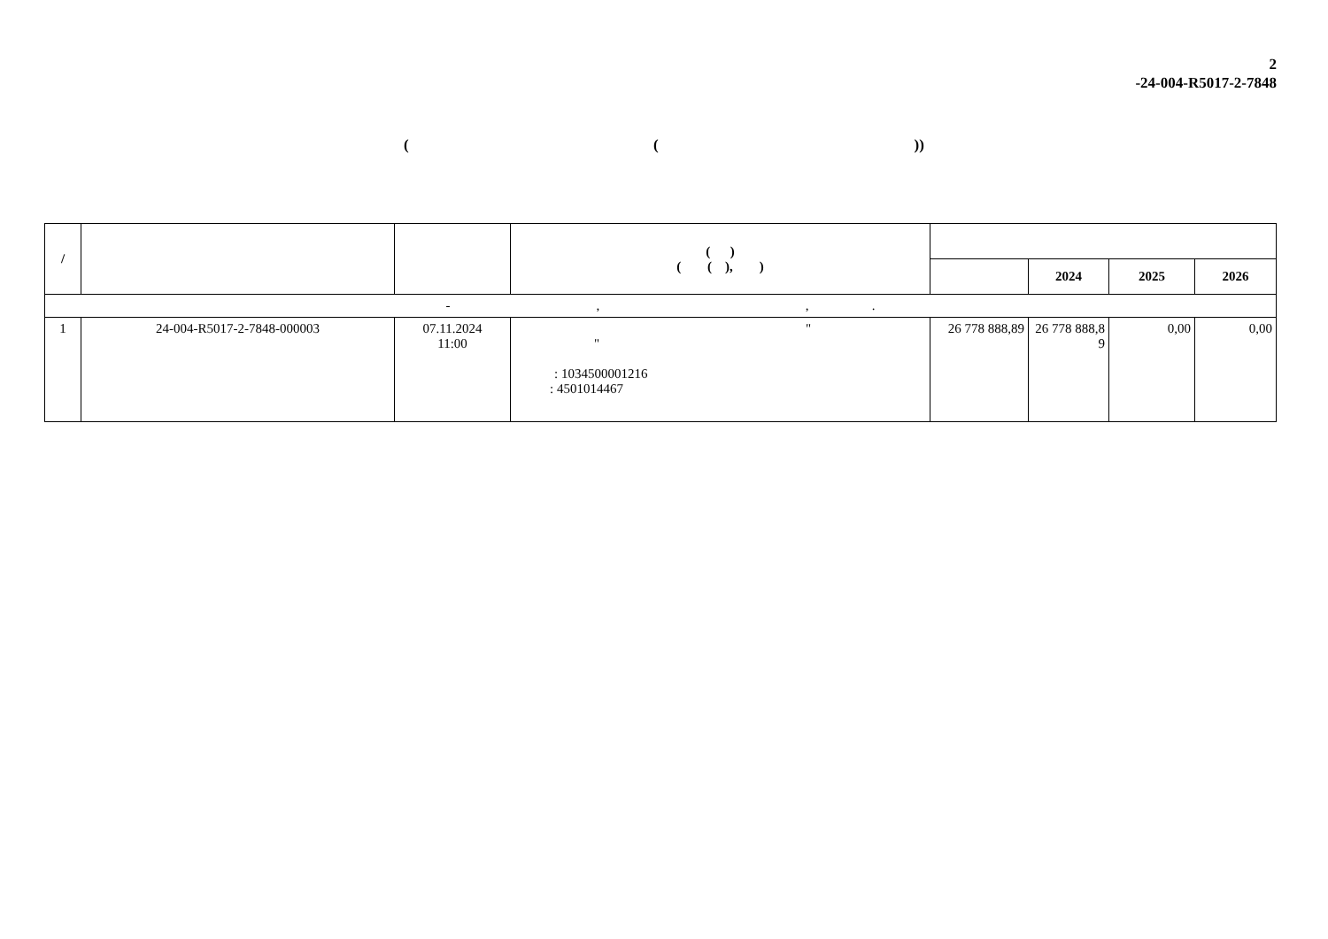2
-24-004-R5017-2-7848
( ( ))
| / | | | ( ) ( ( ), ) | | | | |
| --- | --- | --- | --- | --- | --- | --- | --- |
| | | | | | 2024 | 2025 | 2026 |
| - , , . | | | | | | | |
| 1 | 24-004-R5017-2-7848-000003 | 07.11.2024 11:00 | " " : 1034500001216 : 4501014467 | 26 778 888,89 | 26 778 888,8 9 | 0,00 | 0,00 |